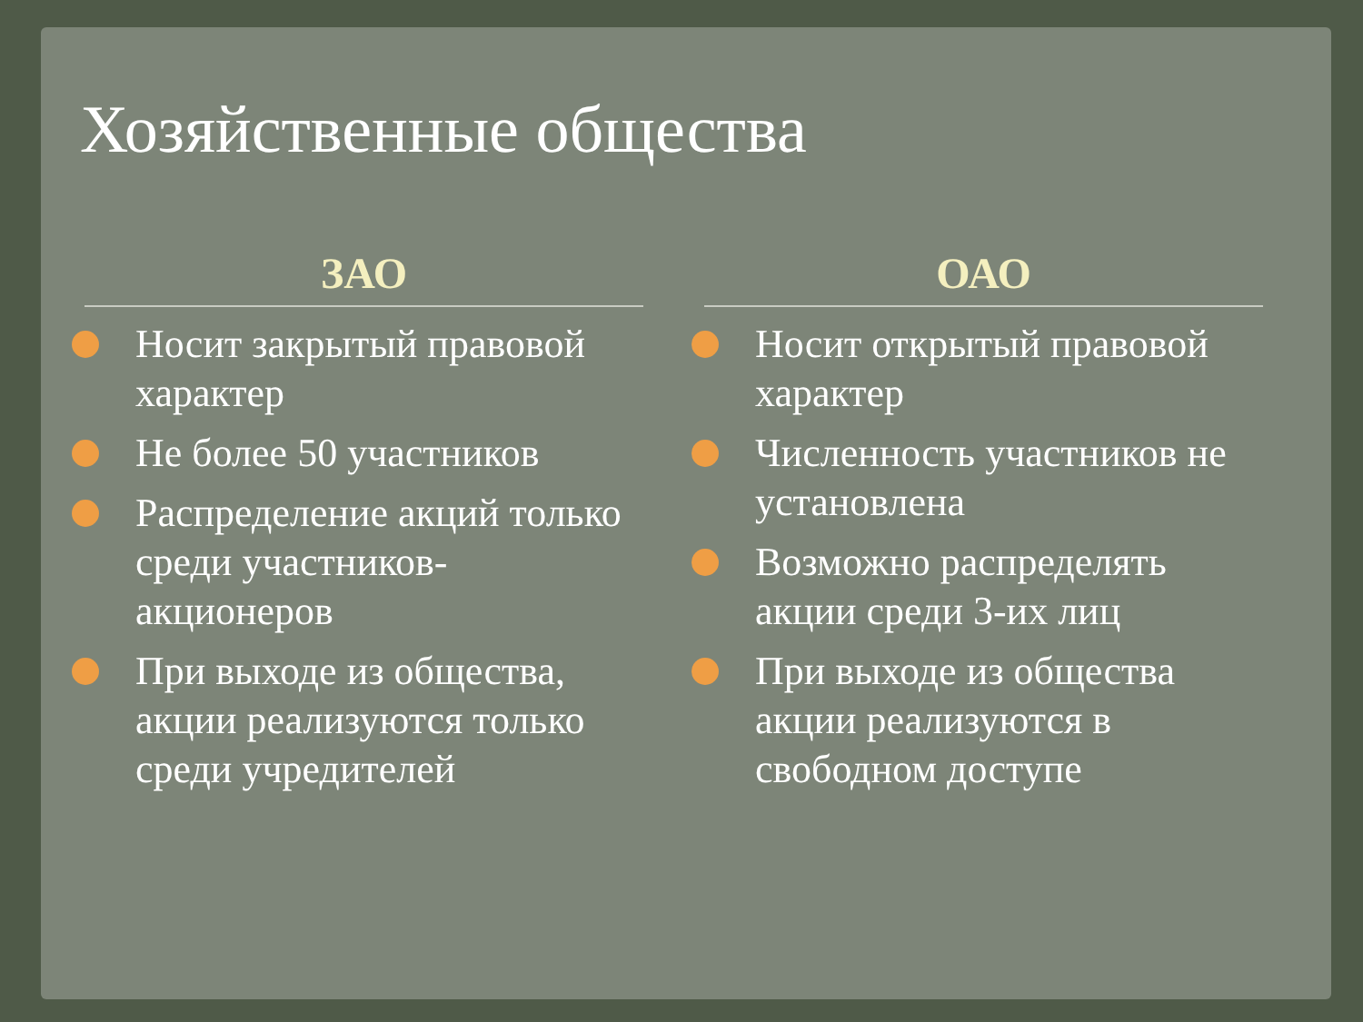Хозяйственные общества
ЗАО
Носит закрытый правовой характер
Не более 50 участников
Распределение акций только среди участников-акционеров
При выходе из общества, акции реализуются только среди учредителей
ОАО
Носит открытый правовой характер
Численность участников не установлена
Возможно распределять акции среди 3-их лиц
При выходе из общества акции реализуются в свободном доступе